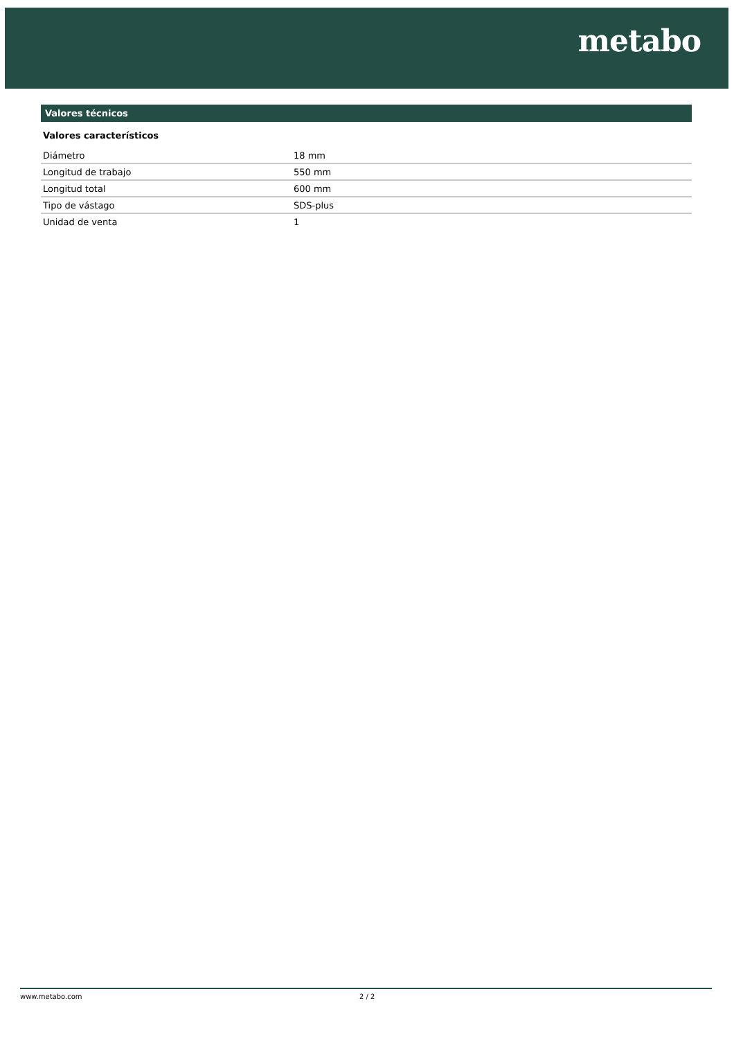metabo
Valores técnicos
Valores característicos
| Diámetro | 18 mm |
| Longitud de trabajo | 550 mm |
| Longitud total | 600 mm |
| Tipo de vástago | SDS-plus |
| Unidad de venta | 1 |
www.metabo.com 2 / 2